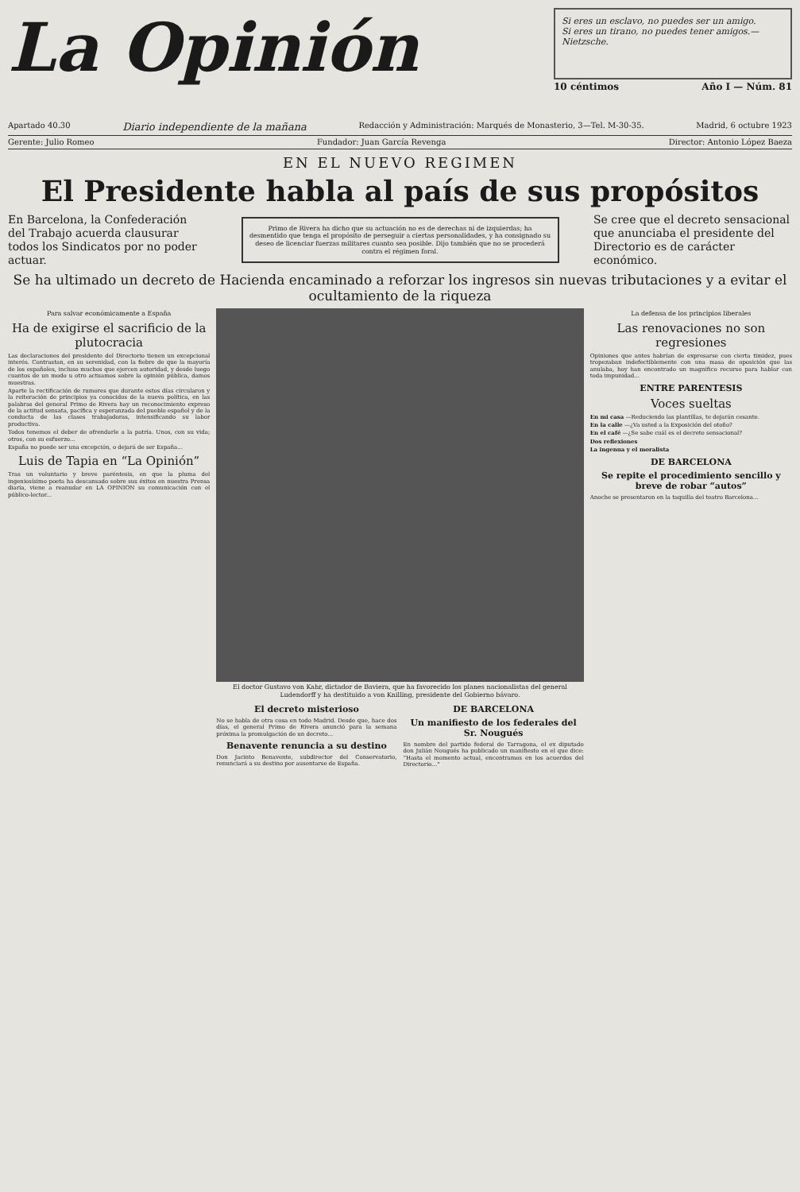La Opinión
Si eres un esclavo, no puedes ser un amigo.
Si eres un tirano, no puedes tener amigos.—Nietzsche.
10 céntimos Año I — Núm. 81
Apartado 40.30 Diario independiente de la mañana Redacción y Administración: Marqués de Monasterio, 3—Tel. M-30-35. Madrid, 6 octubre 1923
Gerente: Julio Romeo Fundador: Juan García Revenga Director: Antonio López Baeza
EN EL NUEVO REGIMEN
El Presidente habla al país de sus propósitos
En Barcelona, la Confederación del Trabajo acuerda clausurar todos los Sindicatos por no poder actuar.
Primo de Rivera ha dicho que su actuación no es de derechas ni de izquierdas; ha desmentido que tenga el propósito de perseguir a ciertas personalidades, y ha consignado su deseo de licenciar fuerzas militares cuanto sea posible. Dijo también que no se procederá contra el régimen foral.
Se cree que el decreto sensacional que anunciaba el presidente del Directorio es de carácter económico.
Se ha ultimado un decreto de Hacienda encaminado a reforzar los ingresos sin nuevas tributaciones y a evitar el ocultamiento de la riqueza
Para salvar económicamente a España
Ha de exigirse el sacrificio de la plutocracia
Las declaraciones del presidente del Directorio tienen un excepcional interés. Contrastan, en su serenidad, con la fiebre de que la mayoría de los españoles, incluso muchos que ejercen autoridad, y desde luego cuantos de un modo u otro actuamos sobre la opinión pública, damos muestras.
Aparte la rectificación de rumores que durante estos días circularon y la reiteración de principios ya conocidos de la nueva política, en las palabras del general Primo de Rivera hay un reconocimiento expreso de la actitud sensata, pacífica y esperanzada del pueblo español y de la conducta de las clases trabajadoras, intensificando su labor productiva.
Todos tenemos el deber de ofrendarle a la patria. Unos, con su vida; otros, con su esfuerzo...
España no puede ser una excepción, o dejará de ser España...
Luis de Tapia en “La Opinión”
Tras un voluntario y breve paréntesis, en que la pluma del ingeniosísimo poeta ha descansado sobre sus éxitos en nuestra Prensa diaria, viene a reanudar en LA OPINION su comunicación con el público-lector...
El doctor Gustavo von Kahr, dictador de Baviera, que ha favorecido los planes nacionalistas del general Ludendorff y ha destituido a von Knilling, presidente del Gobierno bávaro.
El decreto misterioso
No se habla de otra cosa en todo Madrid. Desde que, hace dos días, el general Primo de Rivera anunció para la semana próxima la promulgación de un decreto...
Benavente renuncia a su destino
Don Jacinto Benavente, subdirector del Conservatorio, renunciará a su destino por ausentarse de España.
DE BARCELONA
Un manifiesto de los federales del Sr. Nougués
En nombre del partido federal de Tarragona, el ex diputado don Julián Nougués ha publicado un manifiesto en el que dice: “Hasta el momento actual, encontramos en los acuerdos del Directorio...”
La defensa de los principios liberales
Las renovaciones no son regresiones
Opiniones que antes habrían de expresarse con cierta timidez, pues tropezaban indefectiblemente con una masa de oposición que las anulaba, hoy han encontrado un magnífico recurso para hablar con toda impunidad...
ENTRE PARENTESIS
Voces sueltas
En mi casa —Reduciendo las plantillas, te dejarán cesante.
En la calle —¿Va usted a la Exposición del otoño?
En el café —¿Se sabe cuál es el decreto sensacional?
Dos reflexiones
La ingenua y el moralista
DE BARCELONA
Se repite el procedimiento sencillo y breve de robar “autos”
Anoche se presentaron en la taquilla del teatro Barcelona...